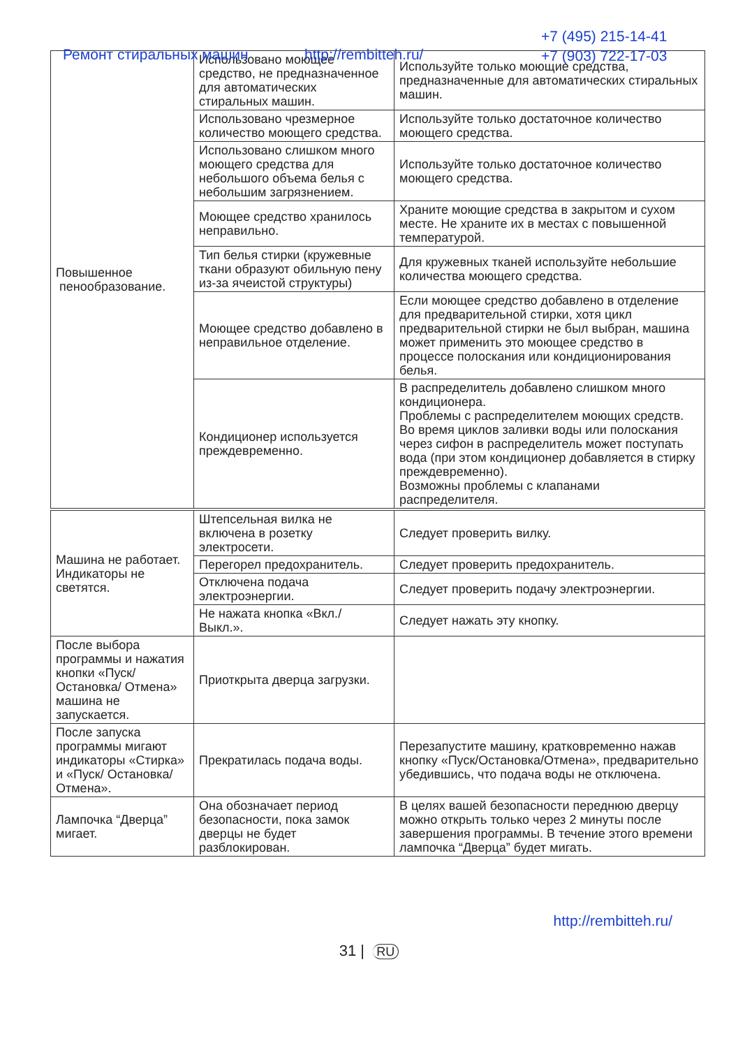Ремонт стиральных машин http://rembitteh.ru/
+7 (495) 215-14-41
+7 (903) 722-17-03
| Повышенное пенообразование. | Использовано моющее средство, не предназначенное для автоматических стиральных машин. | Используйте только моющие средства, предназначенные для автоматических стиральных машин. |
| | Использовано чрезмерное количество моющего средства. | Используйте только достаточное количество моющего средства. |
| | Использовано слишком много моющего средства для небольшого объема белья с небольшим загрязнением. | Используйте только достаточное количество моющего средства. |
| | Моющее средство хранилось неправильно. | Храните моющие средства в закрытом и сухом месте. Не храните их в местах с повышенной температурой. |
| | Тип белья стирки (кружевные ткани образуют обильную пену из-за ячеистой структуры) | Для кружевных тканей используйте небольшие количества моющего средства. |
| | Моющее средство добавлено в неправильное отделение. | Если моющее средство добавлено в отделение для предварительной стирки, хотя цикл предварительной стирки не был выбран, машина может применить это моющее средство в процессе полоскания или кондиционирования белья. |
| | Кондиционер используется преждевременно. | В распределитель добавлено слишком много кондиционера. Проблемы с распределителем моющих средств. Во время циклов заливки воды или полоскания через сифон в распределитель может поступать вода (при этом кондиционер добавляется в стирку преждевременно). Возможны проблемы с клапанами распределителя. |
| Машина не работает. Индикаторы не светятся. | Штепсельная вилка не включена в розетку электросети. | Следует проверить вилку. |
| | Перегорел предохранитель. | Следует проверить предохранитель. |
| | Отключена подача электроэнергии. | Следует проверить подачу электроэнергии. |
| | Не нажата кнопка «Вкл./ Выкл.». | Следует нажать эту кнопку. |
| После выбора программы и нажатия кнопки «Пуск/Остановка/ Отмена» машина не запускается. | Приоткрыта дверца загрузки. | |
| После запуска программы мигают индикаторы «Стирка» и «Пуск/ Остановка/ Отмена». | Прекратилась подача воды. | Перезапустите машину, кратковременно нажав кнопку «Пуск/Остановка/Отмена», предварительно убедившись, что подача воды не отключена. |
| Лампочка “Дверца” мигает. | Она обозначает период безопасности, пока замок дверцы не будет разблокирован. | В целях вашей безопасности переднюю дверцу можно открыть только через 2 минуты после завершения программы. В течение этого времени лампочка “Дверца” будет мигать. |
http://rembitteh.ru/
31 | RU